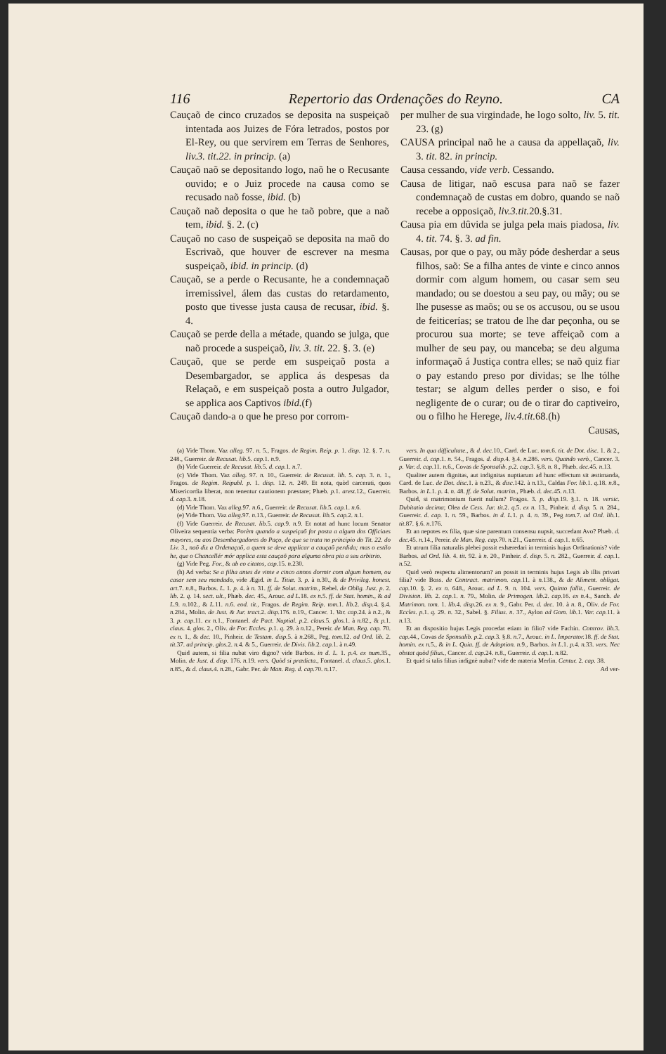116 Repertorio das Ordenações do Reyno. CA
Cauçaõ de cinco cruzados se deposita na suspeiçaõ intentada aos Juizes de Fóra letrados, postos por El-Rey, ou que servirem em Terras de Senhores, liv.3. tit.22. in princip. (a)
Cauçaõ naõ se depositando logo, naõ he o Recusante ouvido; e o Juiz procede na causa como se recusado naõ fosse, ibid. (b)
Cauçaõ naõ deposita o que he taõ pobre, que a naõ tem, ibid. §. 2. (c)
Cauçaõ no caso de suspeiçaõ se deposita na maõ do Escrivaõ, que houver de escrever na mesma suspeiçaõ, ibid. in princip. (d)
Cauçaõ, se a perde o Recusante, he a condemnaçaõ irremissivel, álem das custas do retardamento, posto que tivesse justa causa de recusar, ibid. §. 4.
Cauçaõ se perde della a métade, quando se julga, que naõ procede a suspeiçaõ, liv. 3. tit. 22. §. 3. (e)
Cauçaõ, que se perde em suspeiçaõ posta a Desembargador, se applica ás despesas da Relaçaõ, e em suspeiçaõ posta a outro Julgador, se applica aos Captivos ibid.(f)
Cauçaõ dando-a o que he preso por corrom-
per mulher de sua virgindade, he logo solto, liv. 5. tit. 23. (g)
CAUSA principal naõ he a causa da appellaçaõ, liv. 3. tit. 82. in princip.
Causa cessando, vide verb. Cessando.
Causa de litigar, naõ escusa para naõ se fazer condemnaçaõ de custas em dobro, quando se naõ recebe a opposiçaõ, liv.3.tit. 20.§.31.
Causa pia em dûvida se julga pela mais piadosa, liv. 4. tit. 74. §. 3. ad fin.
Causas, por que o pay, ou mãy póde desherdar a seus filhos, saõ: Se a filha antes de vinte e cinco annos dormir com algum homem, ou casar sem seu mandado; ou se doestou a seu pay, ou mãy; ou se lhe pusesse as maõs; ou se os accusou, ou se usou de feiticerías; se tratou de lhe dar peçonha, ou se procurou sua morte; se teve affeiçaõ com a mulher de seu pay, ou manceba; se deu alguma informaçaõ á Justiça contra elles; se naõ quiz fiar o pay estando preso por dividas; se lhe tólhe testar; se algum delles perder o siso, e foi negligente de o curar; ou de o tirar do captiveiro, ou o filho he Herege, liv.4.tit. 68.(h)
Causas,
(a) Vide Thom. Vaz alleg. 97. n. 5., Fragos. de Regim. Reip. p. 1. disp. 12. §. 7. n. 248., Guerreir. de Recusat. lib. 5. cap. 1. n. 9.
(b) Vide Guerreir. de Recusat. lib. 5. d. cap. 1. n. 7.
(c) Vide Thom. Vaz alleg. 97. n. 10., Guerreir. de Recusat. lib. 5. cap. 3. n. 1., Fragos. de Regim. Reipubl. p. 1. disp. 12. n. 249. Et nota, quòd carcerati, quos Misericordia liberat, non tenentur cautionem præstare; Phæb. p. 1. arest. 12., Guerreir. d. cap. 3. n. 18.
(d) Vide Thom. Vaz alleg. 97. n. 6., Guerreir. de Recusat. lib. 5. cap. 1. n. 6.
(e) Vide Thom. Vaz alleg. 97. n. 13., Guerreir. de Recusat. lib. 5. cap. 2. n. 1.
(f) Vide Guerreir. de Recusat. lib. 5. cap. 9. n. 9. Et notat ad hunc locum Senator Oliveira sequentia verba: Porèm quando a suspeiçaõ for posta a algum dos Officiaes mayores, ou aos Desembargadores do Paço, de que se trata no principio do Tit. 22. do Liv. 3., naõ diz a Ordenaçaõ, a quem se deve applicar a cauçaõ perdida; mas o estilo he, que o Chancellér mór applica esta cauçaõ para alguma obra pia a seu arbitrio.
(g) Vide Peg. For., & ab eo citatos, cap. 15. n. 230.
(h) Ad verba: Se a filha antes de vinte e cinco annos dormir com algum homem, ou casar sem seu mandado, vide Ægid. in L. Titiæ. 3. p. à n. 30., & de Privileg. honest. art. 7. n. 8., Barbos. L. 1. p. 4. à n. 31. ff. de Solut. matrim., Rebel. de Oblig. Just. p. 2. lib. 2. q. 14. sect. ult., Phæb. dec. 45., Arouc. ad L. 18. ex n. 5. ff. de Stat. homin., & ad L. 9. n. 102., & L. 11. n. 6. eod. tit., Fragos. de Regim. Reip. tom. 1. lib. 2. disp. 4. §.4. n. 284., Molin. de Just. & Jur. tract. 2. disp. 176. n. 19., Cancer. 1. Var. cap. 24. à n. 2., & 3. p. cap. 11. ex n. 1., Fontanel. de Pact. Nuptial. p. 2. claus. 5. glos. 1. à n. 82., & p. 1. claus. 4. glos. 2., Oliv. de For. Eccles. p. 1. q. 29. à n. 12., Pereir. de Man. Reg. cap. 70. ex n. 1., & dec. 10., Pinheir. de Testam. disp. 5. à n. 268., Peg. tom. 12. ad Ord. lib. 2. tit. 37. ad princip. glos. 2. n. 4. & 5., Guerreir. de Divis. lib. 2. cap. 1. à n. 49.
Quid autem, si filia nubat viro digno? vide Barbos. in d. L. 1. p. 4. ex num. 35., Molin. de Just. d. disp. 176. n. 19. vers. Quòd si prædicta., Fontanel. d. claus. 5. glos. 1. n. 85., & d. claus. 4. n. 28., Gabr. Per. de Man. Reg. d. cap. 70. n. 17.
vers. In qua difficultate., & d. dec. 10., Card. de Luc. tom. 6. tit. de Dot. disc. 1. & 2., Guerreir. d. cap. 1. n. 54., Fragos. d. disp. 4. §.4. n. 286. vers. Quando verò., Cancer. 3. p. Var. d. cap. 11. n. 6., Covas de Sponsalib. p. 2. cap. 3. §.8. n. 8., Phæb. dec. 45. n. 13.
Qualiter autem dignitas, aut indignitas nuptiarum ad hunc effectum sit æstimanda, Card. de Luc. de Dot. disc. 1. à n. 23., & disc. 142. à n. 13., Caldas For. lib. 1. q. 18. n. 8., Barbos. in L. 1. p. 4. n. 48. ff. de Solut. matrim., Phæb. d. dec. 45. n. 13.
Quid, si matrimonium fuerit nullum? Fragos. 3. p. disp. 19. §.1. n. 18. versic. Dubitatio decima; Olea de Cess. Jur. tit. 2. q. 5. ex n. 13., Pinheir. d. disp. 5. n. 284., Guerreir. d. cap. 1. n. 59., Barbos. in d. L. 1. p. 4. n. 39., Peg tom. 7. ad Ord. lib. 1. tit. 87. §.6. n. 176.
Et an nepotes ex filia, quæ sine parentum consensu nupsit, succedant Avo? Phæb. d. dec. 45. n. 14., Pereir. de Man. Reg. cap. 70. n. 21., Guerreir. d. cap. 1. n. 65.
Et utrum filia naturalis plebei possit exhæredari in terminis hujus Ordinationis? vide Barbos. ad Ord. lib. 4. tit. 92. à n. 20., Pinheir. d. disp. 5. n. 282., Guerreir. d. cap. 1. n. 52.
Quid verò respectu alimentorum? an possit in terminis hujus Legis ab illis privari filia? vide Boss. de Contract. matrimon. cap. 11. à n. 138., & de Aliment. obligat. cap. 10. §. 2. ex n. 648., Arouc. ad L. 9. n. 104. vers. Quinto fallit., Guerreir. de Division. lib. 2. cap. 1. n. 79., Molin. de Primogen. lib. 2. cap. 16. ex n. 4., Sanch. de Matrimon. tom. 1. lib. 4. disp. 26. ex n. 9., Gabr. Per. d. dec. 10. à n. 8., Oliv. de For. Eccles. p. 1. q. 29. n. 32., Sabel. §. Filius. n. 37., Aylon ad Gom. lib. 1. Var. cap. 11. à n. 13.
Et an dispositio hujus Legis procedat etiam in filio? vide Fachin. Controv. lib. 3. cap. 44., Covas de Sponsalib. p. 2. cap. 3. §.8. n. 7., Arouc. in L. Imperator. 18. ff. de Stat. homin. ex n. 5., & in L. Quia. ff. de Adoption. n. 9., Barbos. in L. 1. p. 4. n. 33. vers. Nec obstat quòd filius., Cancer. d. cap. 24. n. 8., Guerreir. d. cap. 1. n. 82.
Et quid si talis filius indignè nubat? vide de materia Merlin. Centur. 2. cap. 38.
Ad ver-